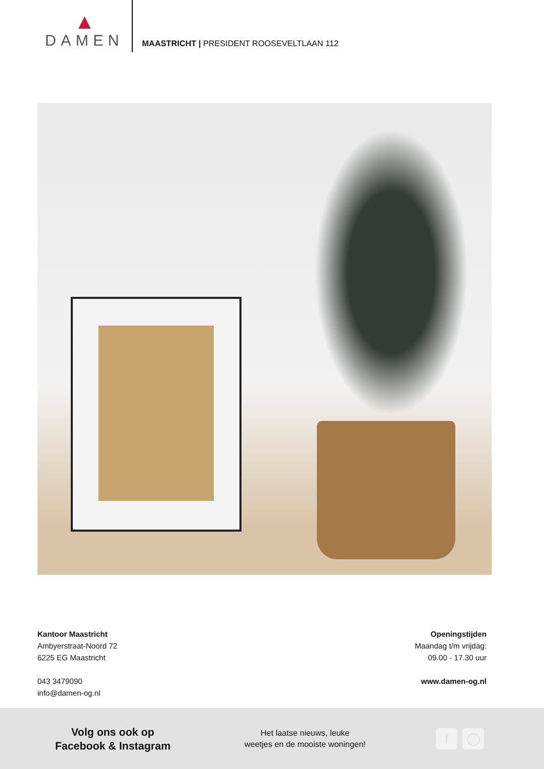DAMEN
MAASTRICHT | PRESIDENT ROOSEVELTLAAN 112
Kantoor Maastricht
Ambyerstraat-Noord 72
6225 EG Maastricht
043 3479090
info@damen-og.nl
Openingstijden
Maandag t/m vrijdag:
09.00 - 17.30 uur
www.damen-og.nl
Volg ons ook op
Facebook & Instagram
Het laatse nieuws, leuke
weetjes en de mooiste woningen!
f ◯